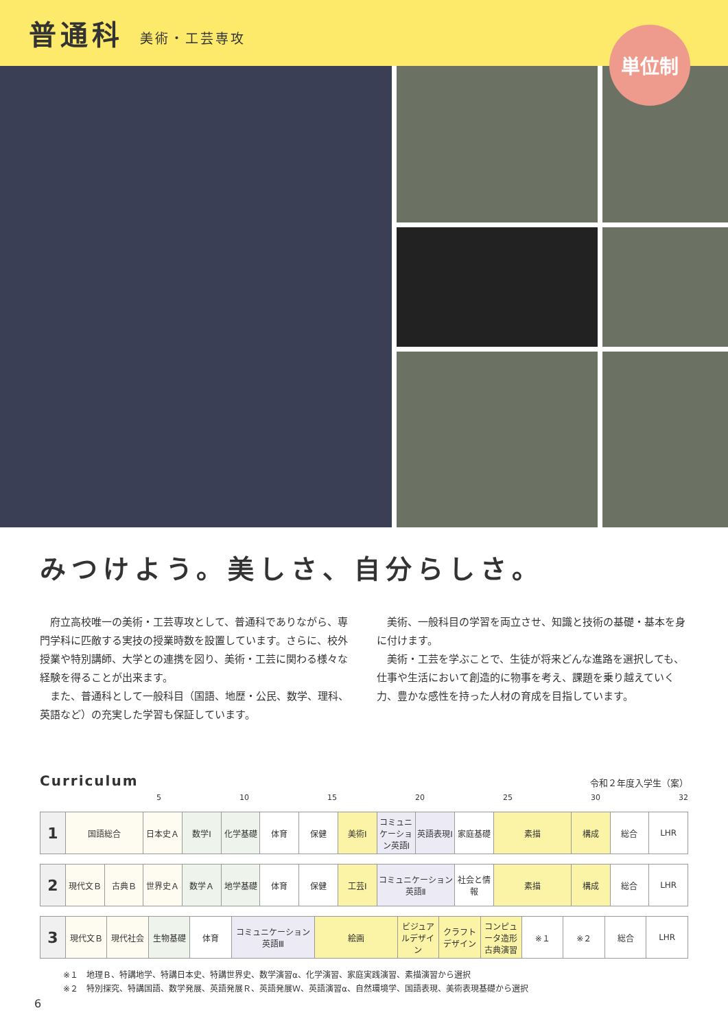普通科
美術・工芸専攻
単位制
みつけよう。美しさ、自分らしさ。
　府立高校唯一の美術・工芸専攻として、普通科でありながら、専門学科に匹敵する実技の授業時数を設置しています。さらに、校外授業や特別講師、大学との連携を図り、美術・工芸に関わる様々な経験を得ることが出来ます。
　また、普通科として一般科目（国語、地歴・公民、数学、理科、英語など）の充実した学習も保証しています。
　美術、一般科目の学習を両立させ、知識と技術の基礎・基本を身に付けます。
　美術・工芸を学ぶことで、生徒が将来どんな進路を選択しても、仕事や生活において創造的に物事を考え、課題を乗り越えていく力、豊かな感性を持った人材の育成を目指しています。
Curriculum 令和２年度入学生（案）
5 10 15 20 25 30 32
| 1 | 国語総合 | 日本史Ａ | 数学Ⅰ | 化学基礎 | 体育 | 保健 | 美術Ⅰ | コミュニケーション英語Ⅰ | 英語表現Ⅰ | 家庭基礎 | 素描 | 構成 | 総合 | LHR |
| 2 | 現代文Ｂ | 古典Ｂ | 世界史Ａ | 数学Ａ | 地学基礎 | 体育 | 保健 | 工芸Ⅰ | コミュニケーション英語Ⅱ | 社会と情報 | 素描 | 構成 | 総合 | LHR |
| 3 | 現代文Ｂ | 現代社会 | 生物基礎 | 体育 | コミュニケーション英語Ⅲ | 絵画 | ビジュアルデザイン | クラフトデザイン | コンピュータ造形 古典演習 | ※１ | ※２ | 総合 | LHR |
※１　地理Ｂ、特講地学、特講日本史、特講世界史、数学演習α、化学演習、家庭実践演習、素描演習から選択
※２　特別探究、特講国語、数学発展、英語発展Ｒ、英語発展Ｗ、英語演習α、自然環境学、国語表現、美術表現基礎から選択
6